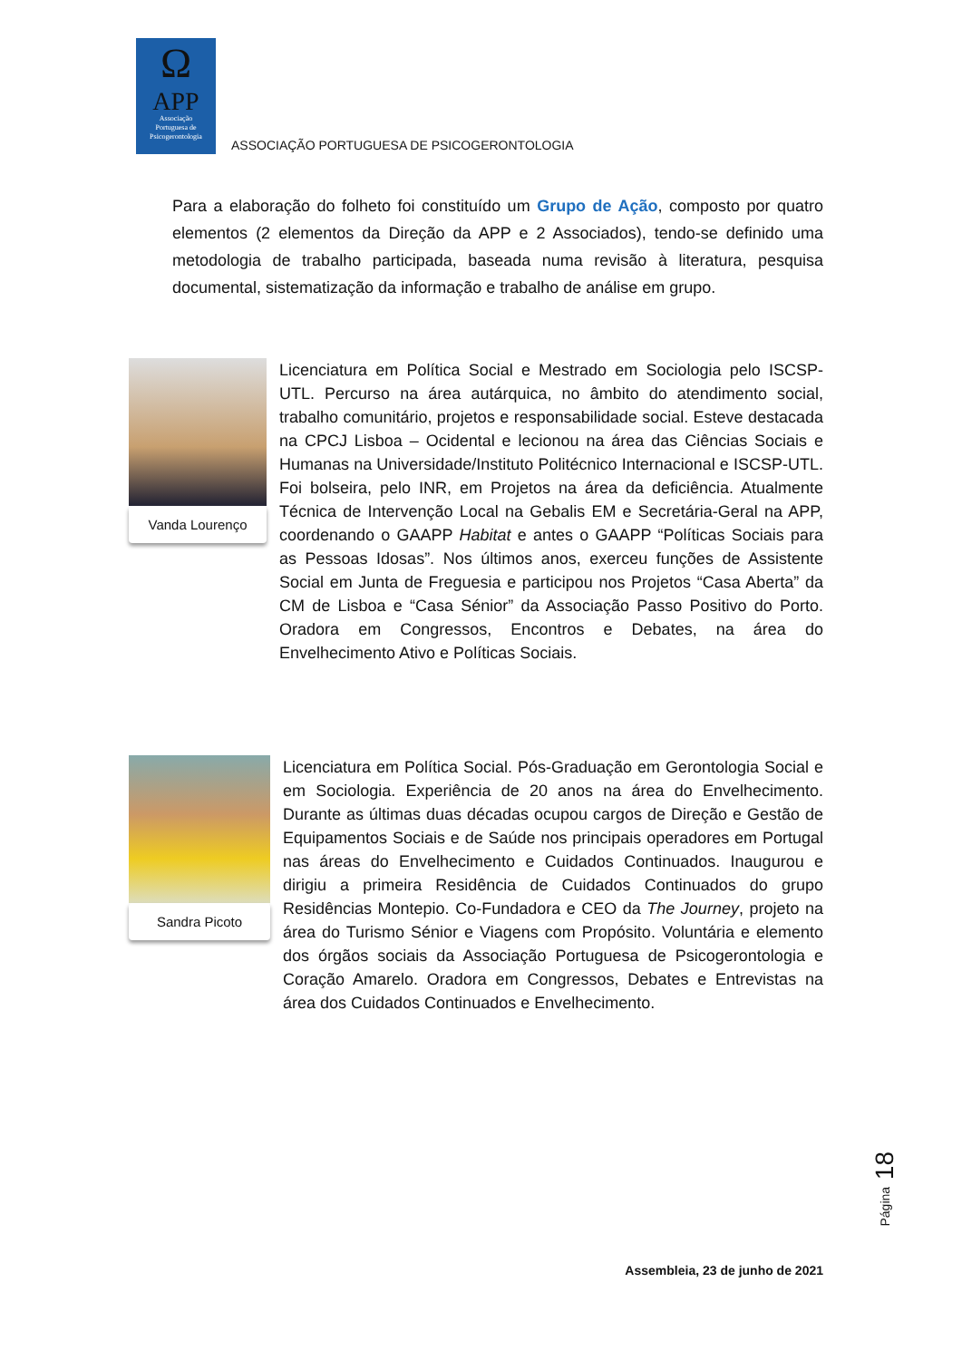Ω
APP
Associação
Portuguesa de
Psicogerontologia
ASSOCIAÇÃO PORTUGUESA DE PSICOGERONTOLOGIA
Para a elaboração do folheto foi constituído um Grupo de Ação, composto por quatro elementos (2 elementos da Direção da APP e 2 Associados), tendo-se definido uma metodologia de trabalho participada, baseada numa revisão à literatura, pesquisa documental, sistematização da informação e trabalho de análise em grupo.
Vanda Lourenço
Licenciatura em Política Social e Mestrado em Sociologia pelo ISCSP-UTL. Percurso na área autárquica, no âmbito do atendimento social, trabalho comunitário, projetos e responsabilidade social. Esteve destacada na CPCJ Lisboa – Ocidental e lecionou na área das Ciências Sociais e Humanas na Universidade/Instituto Politécnico Internacional e ISCSP-UTL. Foi bolseira, pelo INR, em Projetos na área da deficiência. Atualmente Técnica de Intervenção Local na Gebalis EM e Secretária-Geral na APP, coordenando o GAAPP Habitat e antes o GAAPP “Políticas Sociais para as Pessoas Idosas”. Nos últimos anos, exerceu funções de Assistente Social em Junta de Freguesia e participou nos Projetos “Casa Aberta” da CM de Lisboa e “Casa Sénior” da Associação Passo Positivo do Porto. Oradora em Congressos, Encontros e Debates, na área do Envelhecimento Ativo e Políticas Sociais.
Sandra Picoto
Licenciatura em Política Social. Pós-Graduação em Gerontologia Social e em Sociologia. Experiência de 20 anos na área do Envelhecimento. Durante as últimas duas décadas ocupou cargos de Direção e Gestão de Equipamentos Sociais e de Saúde nos principais operadores em Portugal nas áreas do Envelhecimento e Cuidados Continuados. Inaugurou e dirigiu a primeira Residência de Cuidados Continuados do grupo Residências Montepio. Co-Fundadora e CEO da The Journey, projeto na área do Turismo Sénior e Viagens com Propósito. Voluntária e elemento dos órgãos sociais da Associação Portuguesa de Psicogerontologia e Coração Amarelo. Oradora em Congressos, Debates e Entrevistas na área dos Cuidados Continuados e Envelhecimento.
Página 18
Assembleia, 23 de junho de 2021